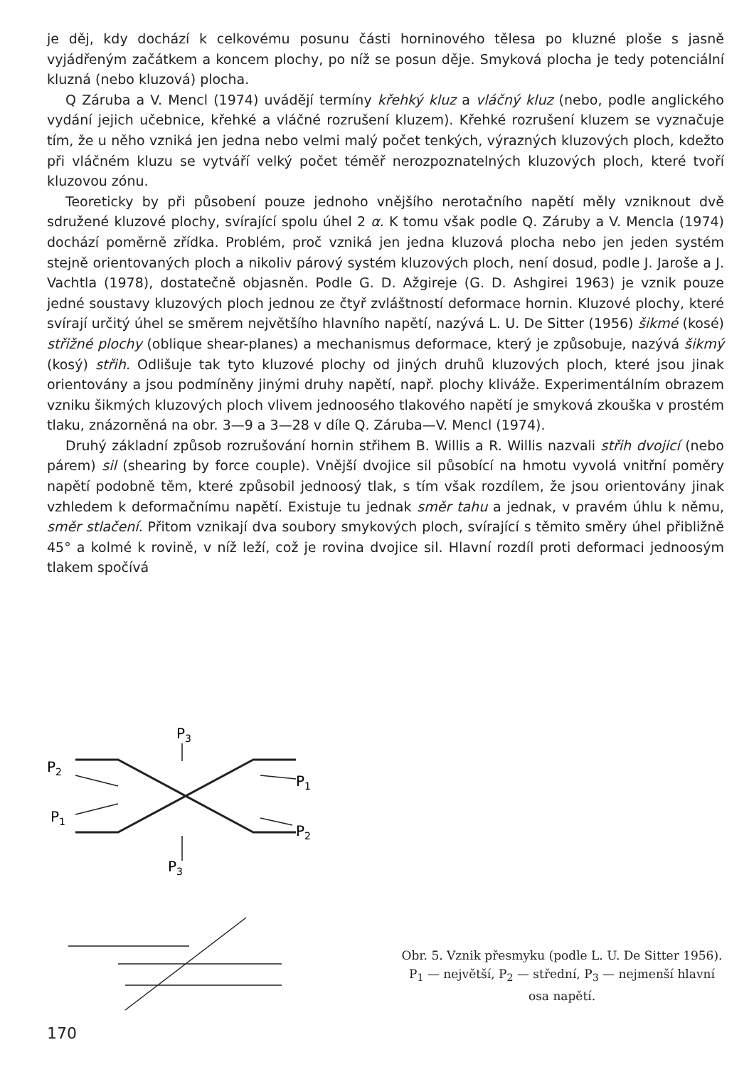je děj, kdy dochází k celkovému posunu části horninového tělesa po kluzné ploše s jasně vyjádřeným začátkem a koncem plochy, po níž se posun děje. Smyková plocha je tedy potenciální kluzná (nebo kluzová) plocha.
Q Záruba a V. Mencl (1974) uvádějí termíny křehký kluz a vláčný kluz (nebo, podle anglického vydání jejich učebnice, křehké a vláčné rozrušení kluzem). Křehké rozrušení kluzem se vyznačuje tím, že u něho vzniká jen jedna nebo velmi malý počet tenkých, výrazných kluzových ploch, kdežto při vláčném kluzu se vytváří velký počet téměř nerozpoznatelných kluzových ploch, které tvoří kluzovou zónu.
Teoreticky by při působení pouze jednoho vnějšího nerotačního napětí měly vzniknout dvě sdružené kluzové plochy, svírající spolu úhel 2 α. K tomu však podle Q. Záruby a V. Mencla (1974) dochází poměrně zřídka. Problém, proč vzniká jen jedna kluzová plocha nebo jen jeden systém stejně orientovaných ploch a nikoliv párový systém kluzových ploch, není dosud, podle J. Jaroše a J. Vachtla (1978), dostatečně objasněn. Podle G. D. Ažgireje (G. D. Ashgirei 1963) je vznik pouze jedné soustavy kluzových ploch jednou ze čtyř zvláštností deformace hornin. Kluzové plochy, které svírají určitý úhel se směrem největšího hlavního napětí, nazývá L. U. De Sitter (1956) šikmé (kosé) střižné plochy (oblique shear-planes) a mechanismus deformace, který je způsobuje, nazývá šikmý (kosý) střih. Odlišuje tak tyto kluzové plochy od jiných druhů kluzových ploch, které jsou jinak orientovány a jsou podmíněny jinými druhy napětí, např. plochy kliváže. Experimentálním obrazem vzniku šikmých kluzových ploch vlivem jednoosého tlakového napětí je smyková zkouška v prostém tlaku, znázorněná na obr. 3—9 a 3—28 v díle Q. Záruba—V. Mencl (1974).
Druhý základní způsob rozrušování hornin střihem B. Willis a R. Willis nazvali střih dvojicí (nebo párem) sil (shearing by force couple). Vnější dvojice sil působící na hmotu vyvolá vnitřní poměry napětí podobně těm, které způsobil jednoosý tlak, s tím však rozdílem, že jsou orientovány jinak vzhledem k deformačnímu napětí. Existuje tu jednak směr tahu a jednak, v pravém úhlu k němu, směr stlačení. Přitom vznikají dva soubory smykových ploch, svírající s těmito směry úhel přibližně 45° a kolmé k rovině, v níž leží, což je rovina dvojice sil. Hlavní rozdíl proti deformaci jednoosým tlakem spočívá
P3
P2
P1
P1
P2
P3
Obr. 5. Vznik přesmyku (podle L. U. De Sitter 1956).
P<sub>1</sub> — největší, P<sub>2</sub> — střední, P<sub>3</sub> — nejmenší hlavní osa napětí.
170